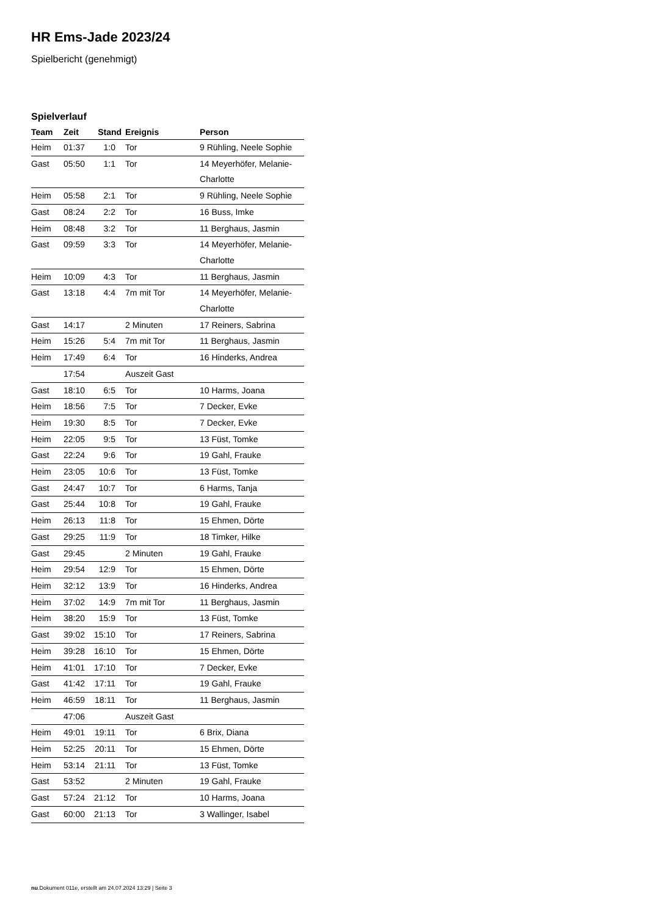HR Ems-Jade 2023/24
Spielbericht (genehmigt)
Spielverlauf
| Team | Zeit | Stand | Ereignis | Person |
| --- | --- | --- | --- | --- |
| Heim | 01:37 | 1:0 | Tor | 9 Rühling, Neele Sophie |
| Gast | 05:50 | 1:1 | Tor | 14 Meyerhöfer, Melanie- Charlotte |
| Heim | 05:58 | 2:1 | Tor | 9 Rühling, Neele Sophie |
| Gast | 08:24 | 2:2 | Tor | 16 Buss, Imke |
| Heim | 08:48 | 3:2 | Tor | 11 Berghaus, Jasmin |
| Gast | 09:59 | 3:3 | Tor | 14 Meyerhöfer, Melanie- Charlotte |
| Heim | 10:09 | 4:3 | Tor | 11 Berghaus, Jasmin |
| Gast | 13:18 | 4:4 | 7m mit Tor | 14 Meyerhöfer, Melanie- Charlotte |
| Gast | 14:17 | | 2 Minuten | 17 Reiners, Sabrina |
| Heim | 15:26 | 5:4 | 7m mit Tor | 11 Berghaus, Jasmin |
| Heim | 17:49 | 6:4 | Tor | 16 Hinderks, Andrea |
| | 17:54 | | Auszeit Gast | |
| Gast | 18:10 | 6:5 | Tor | 10 Harms, Joana |
| Heim | 18:56 | 7:5 | Tor | 7 Decker, Evke |
| Heim | 19:30 | 8:5 | Tor | 7 Decker, Evke |
| Heim | 22:05 | 9:5 | Tor | 13 Füst, Tomke |
| Gast | 22:24 | 9:6 | Tor | 19 Gahl, Frauke |
| Heim | 23:05 | 10:6 | Tor | 13 Füst, Tomke |
| Gast | 24:47 | 10:7 | Tor | 6 Harms, Tanja |
| Gast | 25:44 | 10:8 | Tor | 19 Gahl, Frauke |
| Heim | 26:13 | 11:8 | Tor | 15 Ehmen, Dörte |
| Gast | 29:25 | 11:9 | Tor | 18 Timker, Hilke |
| Gast | 29:45 | | 2 Minuten | 19 Gahl, Frauke |
| Heim | 29:54 | 12:9 | Tor | 15 Ehmen, Dörte |
| Heim | 32:12 | 13:9 | Tor | 16 Hinderks, Andrea |
| Heim | 37:02 | 14:9 | 7m mit Tor | 11 Berghaus, Jasmin |
| Heim | 38:20 | 15:9 | Tor | 13 Füst, Tomke |
| Gast | 39:02 | 15:10 | Tor | 17 Reiners, Sabrina |
| Heim | 39:28 | 16:10 | Tor | 15 Ehmen, Dörte |
| Heim | 41:01 | 17:10 | Tor | 7 Decker, Evke |
| Gast | 41:42 | 17:11 | Tor | 19 Gahl, Frauke |
| Heim | 46:59 | 18:11 | Tor | 11 Berghaus, Jasmin |
| | 47:06 | | Auszeit Gast | |
| Heim | 49:01 | 19:11 | Tor | 6 Brix, Diana |
| Heim | 52:25 | 20:11 | Tor | 15 Ehmen, Dörte |
| Heim | 53:14 | 21:11 | Tor | 13 Füst, Tomke |
| Gast | 53:52 | | 2 Minuten | 19 Gahl, Frauke |
| Gast | 57:24 | 21:12 | Tor | 10 Harms, Joana |
| Gast | 60:00 | 21:13 | Tor | 3 Wallinger, Isabel |
nu.Dokument 011e, erstellt am 24.07.2024 13:29 | Seite 3